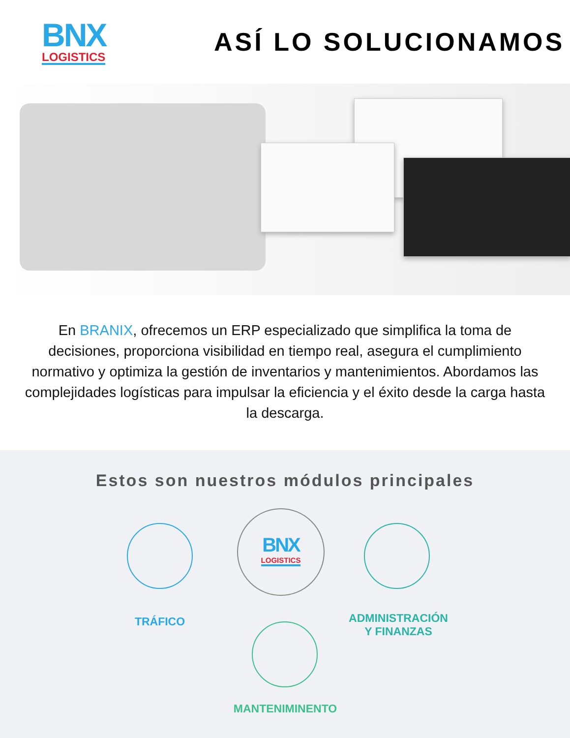BNX
LOGISTICS
ASÍ LO SOLUCIONAMOS
En BRANIX, ofrecemos un ERP especializado que simplifica la toma de decisiones, proporciona visibilidad en tiempo real, asegura el cumplimiento normativo y optimiza la gestión de inventarios y mantenimientos. Abordamos las complejidades logísticas para impulsar la eficiencia y el éxito desde la carga hasta la descarga.
Estos son nuestros módulos principales
BNX
LOGISTICS
TRÁFICO
ADMINISTRACIÓN
Y FINANZAS
MANTENIMINENTO